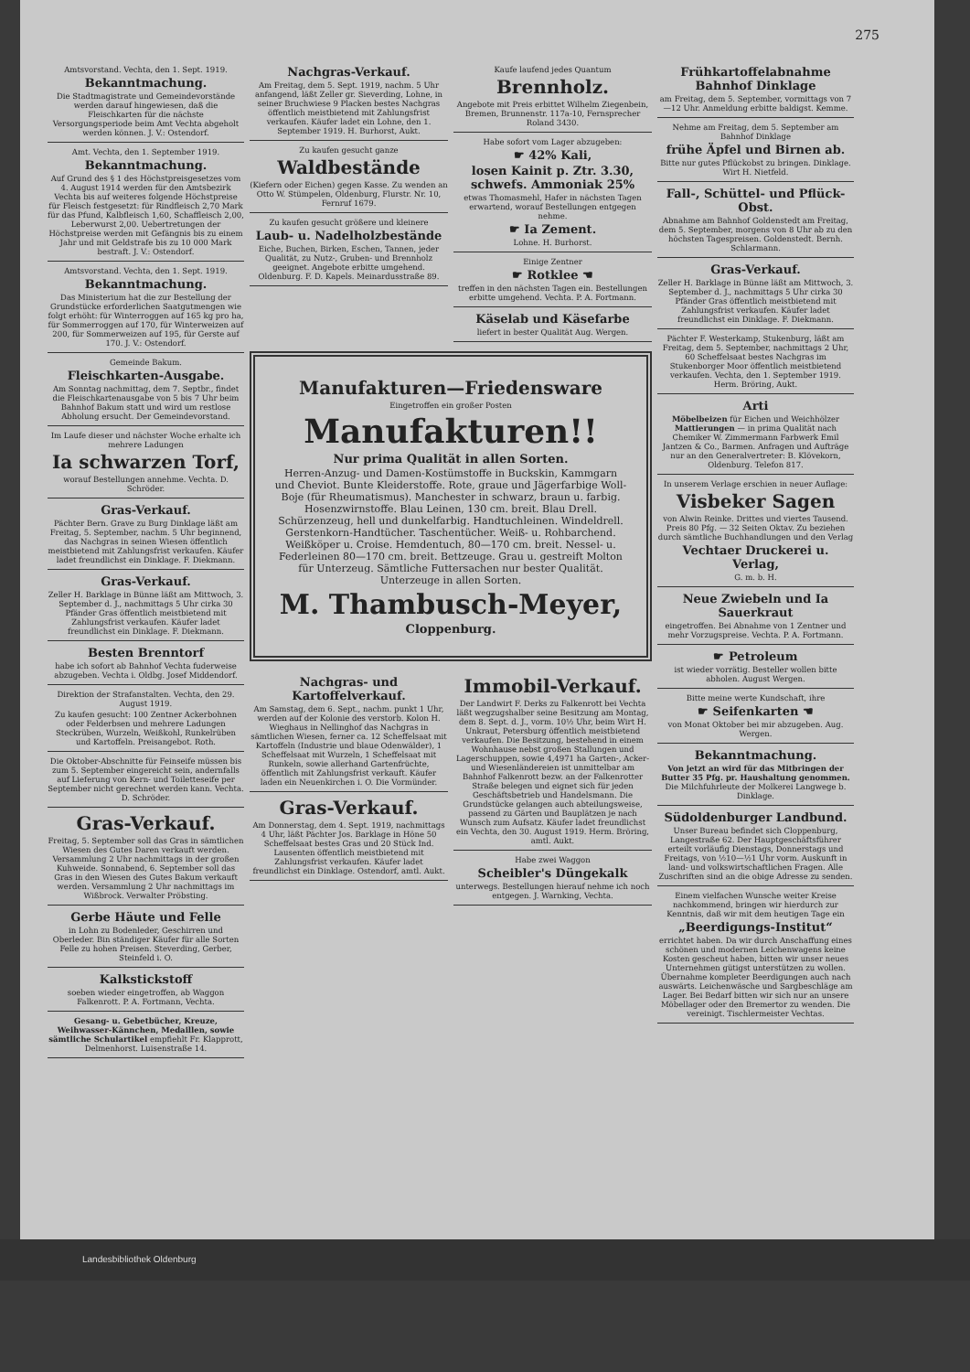275
Amtsvorstand. Vechta, den 1. Sept. 1919.
Bekanntmachung.
Die Stadtmagistrate und Gemeindevorstände werden darauf hingewiesen, daß die Fleischkarten für die nächste Versorgungsperiode beim Amt Vechta abgeholt werden können. J. V.: Ostendorf.
Amt. Vechta, den 1. September 1919.
Bekanntmachung.
Auf Grund des § 1 des Höchstpreisgesetzes vom 4. August 1914 werden für den Amtsbezirk Vechta bis auf weiteres folgende Höchstpreise für Fleisch festgesetzt: für Rindfleisch 2,70 Mark für das Pfund, Kalbfleisch 1,60, Schaffleisch 2,00, Leberwurst 2,00. Uebertretungen der Höchstpreise werden mit Gefängnis bis zu einem Jahr und mit Geldstrafe bis zu 10 000 Mark bestraft. J. V.: Ostendorf.
Amtsvorstand. Vechta, den 1. Sept. 1919.
Bekanntmachung.
Das Ministerium hat die zur Bestellung der Grundstücke erforderlichen Saatgutmengen wie folgt erhöht: für Winterroggen auf 165 kg pro ha, für Sommerroggen auf 170, für Winterweizen auf 200, für Sommerweizen auf 195, für Gerste auf 170. J. V.: Ostendorf.
Gemeinde Bakum.
Fleischkarten-Ausgabe.
Am Sonntag nachmittag, dem 7. Septbr., findet die Fleischkartenausgabe von 5 bis 7 Uhr beim Bahnhof Bakum statt und wird um restlose Abholung ersucht. Der Gemeindevorstand.
Im Laufe dieser und nächster Woche erhalte ich mehrere Ladungen
Ia schwarzen Torf,
worauf Bestellungen annehme. Vechta. D. Schröder.
Gras-Verkauf.
Pächter Bern. Grave zu Burg Dinklage läßt am Freitag, 5. September, nachm. 5 Uhr beginnend, das Nachgras in seinen Wiesen öffentlich meistbietend mit Zahlungsfrist verkaufen. Käufer ladet freundlichst ein Dinklage. F. Diekmann.
Gras-Verkauf.
Zeller H. Barklage in Bünne läßt am Mittwoch, 3. September d. J., nachmittags 5 Uhr cirka 30 Pfänder Gras öffentlich meistbietend mit Zahlungsfrist verkaufen. Käufer ladet freundlichst ein Dinklage. F. Diekmann.
Besten Brenntorf
habe ich sofort ab Bahnhof Vechta fuderweise abzugeben. Vechta i. Oldbg. Josef Middendorf.
Direktion der Strafanstalten. Vechta, den 29. August 1919.
Zu kaufen gesucht: 100 Zentner Ackerbohnen oder Felderbsen und mehrere Ladungen Steckrüben, Wurzeln, Weißkohl, Runkelrüben und Kartoffeln. Preisangebot. Roth.
Die Oktober-Abschnitte für Feinseife müssen bis zum 5. September eingereicht sein, andernfalls auf Lieferung von Kern- und Toiletteseife per September nicht gerechnet werden kann. Vechta. D. Schröder.
Gras-Verkauf.
Freitag, 5. September soll das Gras in sämtlichen Wiesen des Gutes Daren verkauft werden. Versammlung 2 Uhr nachmittags in der großen Kuhweide. Sonnabend, 6. September soll das Gras in den Wiesen des Gutes Bakum verkauft werden. Versammlung 2 Uhr nachmittags im Wißbrock. Verwalter Pröbsting.
Gerbe Häute und Felle
in Lohn zu Bodenleder, Geschirren und Oberleder. Bin ständiger Käufer für alle Sorten Felle zu hohen Preisen. Steverding, Gerber, Steinfeld i. O.
Kalkstickstoff
soeben wieder eingetroffen, ab Waggon Falkenrott. P. A. Fortmann, Vechta.
Gesang- u. Gebetbücher, Kreuze, Weihwasser-Kännchen, Medaillen, sowie sämtliche Schulartikel empfiehlt Fr. Klapprott, Delmenhorst. Luisenstraße 14.
Nachgras-Verkauf.
Am Freitag, dem 5. Sept. 1919, nachm. 5 Uhr anfangend, läßt Zeller gr. Sieverding, Lohne, in seiner Bruchwiese 9 Placken bestes Nachgras öffentlich meistbietend mit Zahlungsfrist verkaufen. Käufer ladet ein Lohne, den 1. September 1919. H. Burhorst, Aukt.
Zu kaufen gesucht ganze
Waldbestände
(Kiefern oder Eichen) gegen Kasse. Zu wenden an Otto W. Stümpelen, Oldenburg, Flurstr. Nr. 10, Fernruf 1679.
Zu kaufen gesucht größere und kleinere
Laub- u. Nadelholzbestände
Eiche, Buchen, Birken, Eschen, Tannen, jeder Qualität, zu Nutz-, Gruben- und Brennholz geeignet. Angebote erbitte umgehend. Oldenburg. F. D. Kapels. Meinardusstraße 89.
Kaufe laufend jedes Quantum
Brennholz.
Angebote mit Preis erbittet Wilhelm Ziegenbein, Bremen, Brunnenstr. 117a-10, Fernsprecher Roland 3430.
Habe sofort vom Lager abzugeben:
☛ 42% Kali,
losen Kainit p. Ztr. 3.30, schwefs. Ammoniak 25%
etwas Thomasmehl, Hafer in nächsten Tagen erwartend, worauf Bestellungen entgegen nehme.
☛ Ia Zement.
Lohne. H. Burhorst.
Einige Zentner
☛ Rotklee ☚
treffen in den nächsten Tagen ein. Bestellungen erbitte umgehend. Vechta. P. A. Fortmann.
Käselab und Käsefarbe
liefert in bester Qualität Aug. Wergen.
Manufakturen—Friedensware
Eingetroffen ein großer Posten
Manufakturen!!
Nur prima Qualität in allen Sorten.
Herren-Anzug- und Damen-Kostümstoffe in Buckskin, Kammgarn und Cheviot. Bunte Kleiderstoffe. Rote, graue und Jägerfarbige Woll-Boje (für Rheumatismus). Manchester in schwarz, braun u. farbig. Hosenzwirnstoffe. Blau Leinen, 130 cm. breit. Blau Drell. Schürzenzeug, hell und dunkelfarbig. Handtuchleinen. Windeldrell. Gerstenkorn-Handtücher. Taschentücher. Weiß- u. Rohbarchend. Weißköper u. Croise. Hemdentuch, 80—170 cm. breit. Nessel- u. Federleinen 80—170 cm. breit. Bettzeuge. Grau u. gestreift Molton für Unterzeug. Sämtliche Futtersachen nur bester Qualität. Unterzeuge in allen Sorten.
M. Thambusch-Meyer,
Cloppenburg.
Nachgras- und Kartoffelverkauf.
Am Samstag, dem 6. Sept., nachm. punkt 1 Uhr, werden auf der Kolonie des verstorb. Kolon H. Wieghaus in Nellinghof das Nachgras in sämtlichen Wiesen, ferner ca. 12 Scheffelsaat mit Kartoffeln (Industrie und blaue Odenwälder), 1 Scheffelsaat mit Wurzeln, 1 Scheffelsaat mit Runkeln, sowie allerhand Gartenfrüchte, öffentlich mit Zahlungsfrist verkauft. Käufer laden ein Neuenkirchen i. O. Die Vormünder.
Gras-Verkauf.
Am Donnerstag, dem 4. Sept. 1919, nachmittags 4 Uhr, läßt Pächter Jos. Barklage in Höne 50 Scheffelsaat bestes Gras und 20 Stück Ind. Lausenten öffentlich meistbietend mit Zahlungsfrist verkaufen. Käufer ladet freundlichst ein Dinklage. Ostendorf, amtl. Aukt.
Immobil-Verkauf.
Der Landwirt F. Derks zu Falkenrott bei Vechta läßt wegzugshalber seine Besitzung am Montag, dem 8. Sept. d. J., vorm. 10½ Uhr, beim Wirt H. Unkraut, Petersburg öffentlich meistbietend verkaufen. Die Besitzung, bestehend in einem Wohnhause nebst großen Stallungen und Lagerschuppen, sowie 4,4971 ha Garten-, Acker- und Wiesenländereien ist unmittelbar am Bahnhof Falkenrott bezw. an der Falkenrotter Straße belegen und eignet sich für jeden Geschäftsbetrieb und Handelsmann. Die Grundstücke gelangen auch abteilungsweise, passend zu Gärten und Bauplätzen je nach Wunsch zum Aufsatz. Käufer ladet freundlichst ein Vechta, den 30. August 1919. Herm. Bröring, amtl. Aukt.
Habe zwei Waggon
Scheibler's Düngekalk
unterwegs. Bestellungen hierauf nehme ich noch entgegen. J. Warnking, Vechta.
Frühkartoffelabnahme Bahnhof Dinklage
am Freitag, dem 5. September, vormittags von 7—12 Uhr. Anmeldung erbitte baldigst. Kemme.
Nehme am Freitag, dem 5. September am Bahnhof Dinklage
frühe Äpfel und Birnen ab.
Bitte nur gutes Pflückobst zu bringen. Dinklage. Wirt H. Nietfeld.
Fall-, Schüttel- und Pflück-Obst.
Abnahme am Bahnhof Goldenstedt am Freitag, dem 5. September, morgens von 8 Uhr ab zu den höchsten Tagespreisen. Goldenstedt. Bernh. Schlarmann.
Gras-Verkauf.
Zeller H. Barklage in Bünne läßt am Mittwoch, 3. September d. J., nachmittags 5 Uhr cirka 30 Pfänder Gras öffentlich meistbietend mit Zahlungsfrist verkaufen. Käufer ladet freundlichst ein Dinklage. F. Diekmann.
Pächter F. Westerkamp, Stukenburg, läßt am Freitag, dem 5. September, nachmittags 2 Uhr, 60 Scheffelsaat bestes Nachgras im Stukenborger Moor öffentlich meistbietend verkaufen. Vechta, den 1. September 1919. Herm. Bröring, Aukt.
Arti
Möbelbeizen für Eichen und Weichhölzer Mattierungen — in prima Qualität nach Chemiker W. Zimmermann Farbwerk Emil Jantzen & Co., Barmen. Anfragen und Aufträge nur an den Generalvertreter: B. Klövekorn, Oldenburg. Telefon 817.
In unserem Verlage erschien in neuer Auflage:
Visbeker Sagen
von Alwin Reinke. Drittes und viertes Tausend. Preis 80 Pfg. — 32 Seiten Oktav. Zu beziehen durch sämtliche Buchhandlungen und den Verlag
Vechtaer Druckerei u. Verlag,
G. m. b. H.
Neue Zwiebeln und Ia Sauerkraut
eingetroffen. Bei Abnahme von 1 Zentner und mehr Vorzugspreise. Vechta. P. A. Fortmann.
☛ Petroleum
ist wieder vorrätig. Besteller wollen bitte abholen. August Wergen.
Bitte meine werte Kundschaft, ihre
☛ Seifenkarten ☚
von Monat Oktober bei mir abzugeben. Aug. Wergen.
Bekanntmachung.
Von jetzt an wird für das Mitbringen der Butter 35 Pfg. pr. Haushaltung genommen. Die Milchfuhrleute der Molkerei Langwege b. Dinklage.
Südoldenburger Landbund.
Unser Bureau befindet sich Cloppenburg, Langestraße 62. Der Hauptgeschäftsführer erteilt vorläufig Dienstags, Donnerstags und Freitags, von ½10—½1 Uhr vorm. Auskunft in land- und volkswirtschaftlichen Fragen. Alle Zuschriften sind an die obige Adresse zu senden.
Einem vielfachen Wunsche weiter Kreise nachkommend, bringen wir hierdurch zur Kenntnis, daß wir mit dem heutigen Tage ein
„Beerdigungs-Institut“
errichtet haben. Da wir durch Anschaffung eines schönen und modernen Leichenwagens keine Kosten gescheut haben, bitten wir unser neues Unternehmen gütigst unterstützen zu wollen. Übernahme kompleter Beerdigungen auch nach auswärts. Leichenwäsche und Sargbeschläge am Lager. Bei Bedarf bitten wir sich nur an unsere Möbellager oder den Bremertor zu wenden. Die vereinigt. Tischlermeister Vechtas.
Landesbibliothek Oldenburg